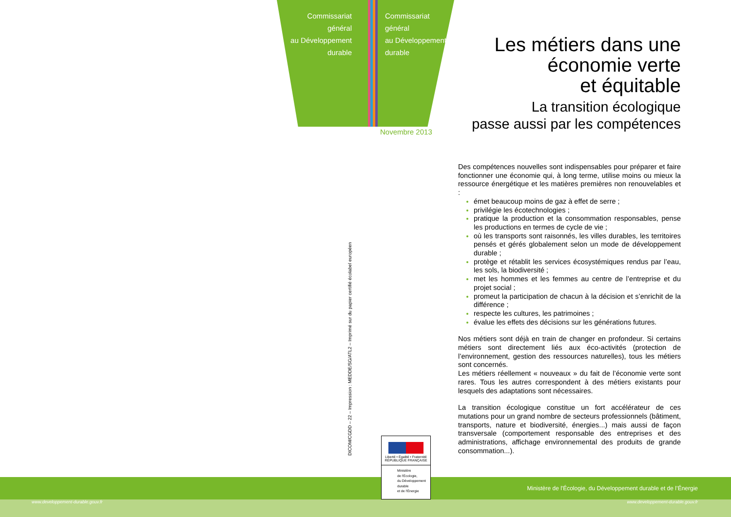Commissariat
général
au Développement
durable
Commissariat
général
au Développement
durable
Novembre 2013
Les métiers dans une
économie verte
et équitable
La transition écologique
passe aussi par les compétences
DICOM/CGDD – 22 – Impression : MEDDE/SG/ATL2 – Imprimé sur du papier certifié écolabel européen
Des compétences nouvelles sont indispensables pour préparer et faire fonctionner une économie qui, à long terme, utilise moins ou mieux la ressource énergétique et les matières premières non renouvelables et :
émet beaucoup moins de gaz à effet de serre ;
privilégie les écotechnologies ;
pratique la production et la consommation responsables, pense les productions en termes de cycle de vie ;
où les transports sont raisonnés, les villes durables, les territoires pensés et gérés globalement selon un mode de développement durable ;
protège et rétablit les services écosystémiques rendus par l’eau, les sols, la biodiversité ;
met les hommes et les femmes au centre de l’entreprise et du projet social ;
promeut la participation de chacun à la décision et s’enrichit de la différence ;
respecte les cultures, les patrimoines ;
évalue les effets des décisions sur les générations futures.
Nos métiers sont déjà en train de changer en profondeur. Si certains métiers sont directement liés aux éco-activités (protection de l’environnement, gestion des ressources naturelles), tous les métiers sont concernés.
Les métiers réellement « nouveaux » du fait de l’économie verte sont rares. Tous les autres correspondent à des métiers existants pour lesquels des adaptations sont nécessaires.
La transition écologique constitue un fort accélérateur de ces mutations pour un grand nombre de secteurs professionnels (bâtiment, transports, nature et biodiversité, énergies...) mais aussi de façon transversale (comportement responsable des entreprises et des administrations, affichage environnemental des produits de grande consommation...).
Liberté • Égalité • Fraternité
RÉPUBLIQUE FRANÇAISE
Ministère
de l'Écologie,
du Développement
durable
et de l'Énergie
Ministère de l'Écologie, du Développement durable et de l’Énergie
www.developpement-durable.gouv.fr
www.developpement-durable.gouv.fr